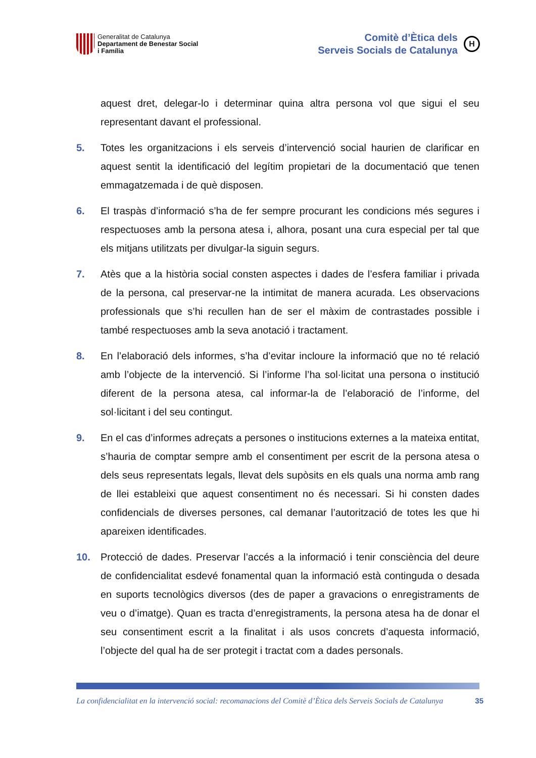Generalitat de Catalunya
Departament de Benestar Social
i Família
Comitè d’Ètica dels
Serveis Socials de Catalunya
H
aquest dret, delegar-lo i determinar quina altra persona vol que sigui el seu representant davant el professional.
5. Totes les organitzacions i els serveis d’intervenció social haurien de clarificar en aquest sentit la identificació del legítim propietari de la documentació que tenen emmagatzemada i de què disposen.
6. El traspàs d’informació s’ha de fer sempre procurant les condicions més segures i respectuoses amb la persona atesa i, alhora, posant una cura especial per tal que els mitjans utilitzats per divulgar-la siguin segurs.
7. Atès que a la història social consten aspectes i dades de l’esfera familiar i privada de la persona, cal preservar-ne la intimitat de manera acurada. Les observacions professionals que s’hi recullen han de ser el màxim de contrastades possible i també respectuoses amb la seva anotació i tractament.
8. En l’elaboració dels informes, s’ha d’evitar incloure la informació que no té relació amb l’objecte de la intervenció. Si l’informe l’ha sol·licitat una persona o institució diferent de la persona atesa, cal informar-la de l’elaboració de l’informe, del sol·licitant i del seu contingut.
9. En el cas d’informes adreçats a persones o institucions externes a la mateixa entitat, s’hauria de comptar sempre amb el consentiment per escrit de la persona atesa o dels seus representats legals, llevat dels supòsits en els quals una norma amb rang de llei estableixi que aquest consentiment no és necessari. Si hi consten dades confidencials de diverses persones, cal demanar l’autorització de totes les que hi apareixen identificades.
10. Protecció de dades. Preservar l’accés a la informació i tenir consciència del deure de confidencialitat esdevé fonamental quan la informació està continguda o desada en suports tecnològics diversos (des de paper a gravacions o enregistraments de veu o d’imatge). Quan es tracta d’enregistraments, la persona atesa ha de donar el seu consentiment escrit a la finalitat i als usos concrets d’aquesta informació, l’objecte del qual ha de ser protegit i tractat com a dades personals.
La confidencialitat en la intervenció social: recomanacions del Comitè d’Ètica dels Serveis Socials de Catalunya 35